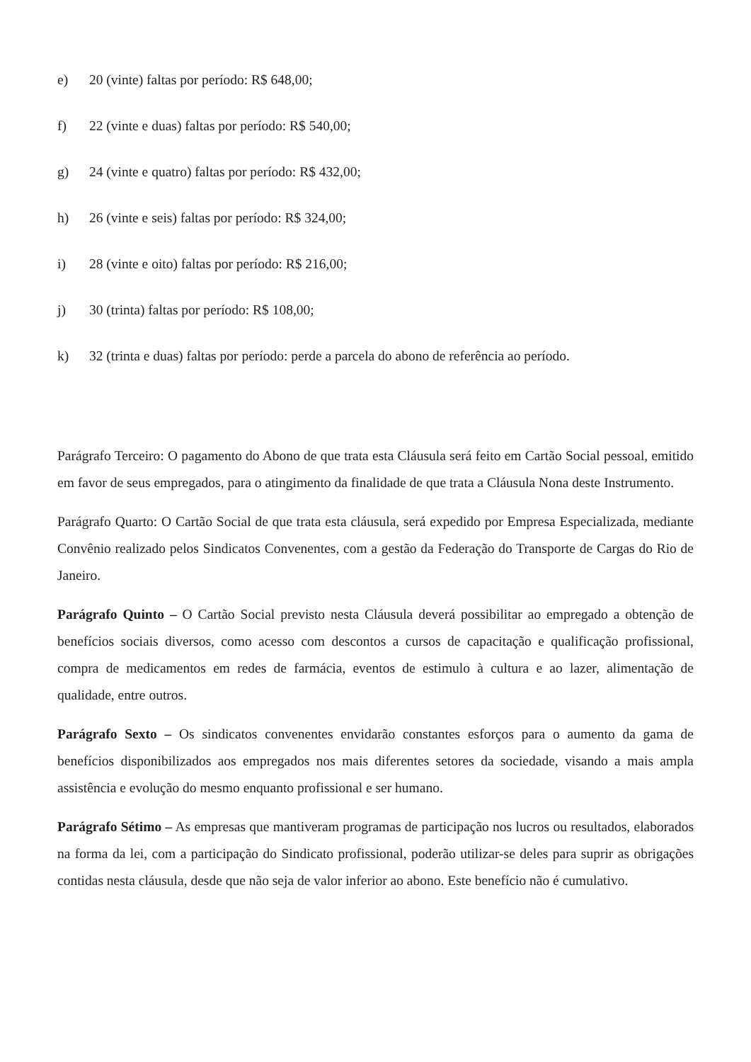e) 20 (vinte) faltas por período: R$ 648,00;
f) 22 (vinte e duas) faltas por período: R$ 540,00;
g) 24 (vinte e quatro) faltas por período: R$ 432,00;
h) 26 (vinte e seis) faltas por período: R$ 324,00;
i) 28 (vinte e oito) faltas por período: R$ 216,00;
j) 30 (trinta) faltas por período: R$ 108,00;
k) 32 (trinta e duas) faltas por período: perde a parcela do abono de referência ao período.
Parágrafo Terceiro: O pagamento do Abono de que trata esta Cláusula será feito em Cartão Social pessoal, emitido em favor de seus empregados, para o atingimento da finalidade de que trata a Cláusula Nona deste Instrumento.
Parágrafo Quarto: O Cartão Social de que trata esta cláusula, será expedido por Empresa Especializada, mediante Convênio realizado pelos Sindicatos Convenentes, com a gestão da Federação do Transporte de Cargas do Rio de Janeiro.
Parágrafo Quinto – O Cartão Social previsto nesta Cláusula deverá possibilitar ao empregado a obtenção de benefícios sociais diversos, como acesso com descontos a cursos de capacitação e qualificação profissional, compra de medicamentos em redes de farmácia, eventos de estimulo à cultura e ao lazer, alimentação de qualidade, entre outros.
Parágrafo Sexto – Os sindicatos convenentes envidarão constantes esforços para o aumento da gama de benefícios disponibilizados aos empregados nos mais diferentes setores da sociedade, visando a mais ampla assistência e evolução do mesmo enquanto profissional e ser humano.
Parágrafo Sétimo – As empresas que mantiveram programas de participação nos lucros ou resultados, elaborados na forma da lei, com a participação do Sindicato profissional, poderão utilizar-se deles para suprir as obrigações contidas nesta cláusula, desde que não seja de valor inferior ao abono. Este benefício não é cumulativo.